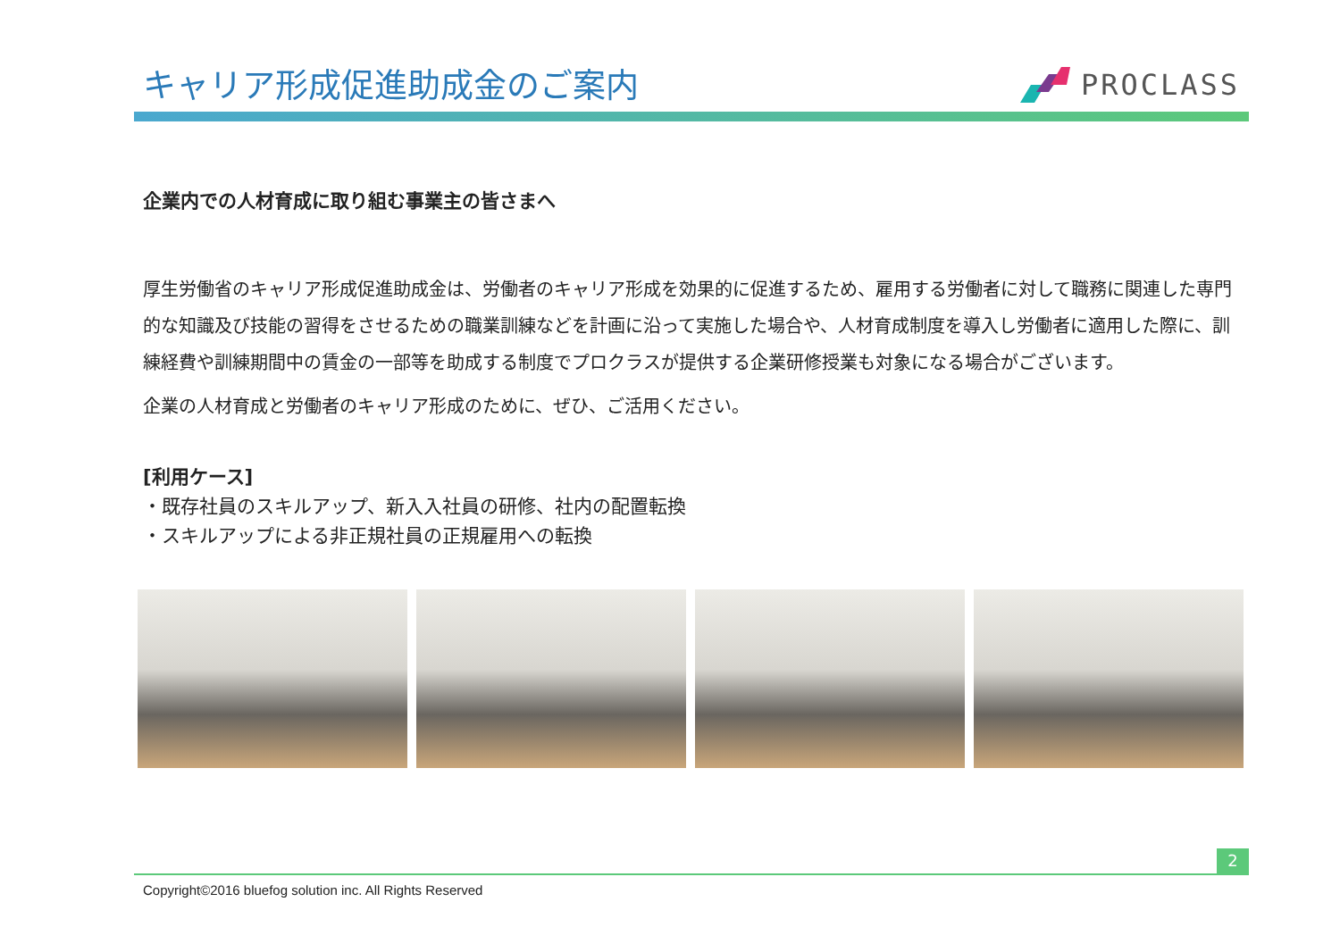キャリア形成促進助成金のご案内
PROCLASS
企業内での人材育成に取り組む事業主の皆さまへ
厚生労働省のキャリア形成促進助成金は、労働者のキャリア形成を効果的に促進するため、雇用する労働者に対して職務に関連した専門的な知識及び技能の習得をさせるための職業訓練などを計画に沿って実施した場合や、人材育成制度を導入し労働者に適用した際に、訓練経費や訓練期間中の賃金の一部等を助成する制度でプロクラスが提供する企業研修授業も対象になる場合がございます。
企業の人材育成と労働者のキャリア形成のために、ぜひ、ご活用ください。
[利用ケース]
・既存社員のスキルアップ、新入入社員の研修、社内の配置転換
・スキルアップによる非正規社員の正規雇用への転換
2
Copyright©2016 bluefog solution inc. All Rights Reserved